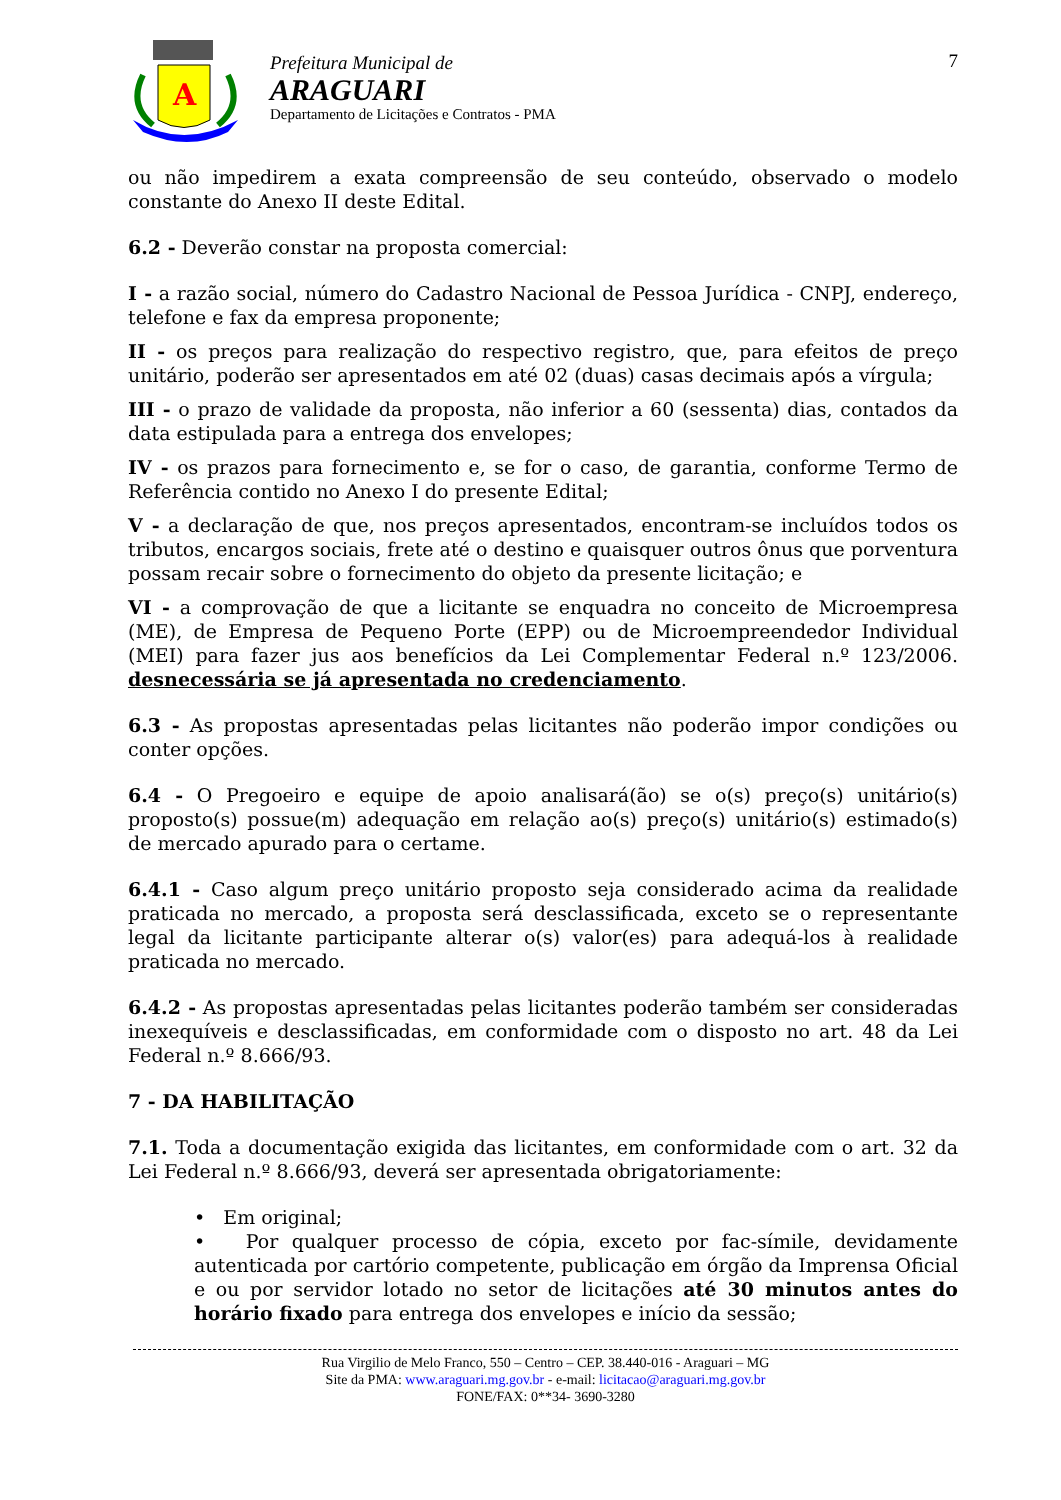A
Prefeitura Municipal de
ARAGUARI
Departamento de Licitações e Contratos - PMA
7
ou não impedirem a exata compreensão de seu conteúdo, observado o modelo constante do Anexo II deste Edital.
6.2 - Deverão constar na proposta comercial:
I - a razão social, número do Cadastro Nacional de Pessoa Jurídica - CNPJ, endereço, telefone e fax da empresa proponente;
II - os preços para realização do respectivo registro, que, para efeitos de preço unitário, poderão ser apresentados em até 02 (duas) casas decimais após a vírgula;
III - o prazo de validade da proposta, não inferior a 60 (sessenta) dias, contados da data estipulada para a entrega dos envelopes;
IV - os prazos para fornecimento e, se for o caso, de garantia, conforme Termo de Referência contido no Anexo I do presente Edital;
V - a declaração de que, nos preços apresentados, encontram-se incluídos todos os tributos, encargos sociais, frete até o destino e quaisquer outros ônus que porventura possam recair sobre o fornecimento do objeto da presente licitação; e
VI - a comprovação de que a licitante se enquadra no conceito de Microempresa (ME), de Empresa de Pequeno Porte (EPP) ou de Microempreendedor Individual (MEI) para fazer jus aos benefícios da Lei Complementar Federal n.º 123/2006. desnecessária se já apresentada no credenciamento.
6.3 - As propostas apresentadas pelas licitantes não poderão impor condições ou conter opções.
6.4 - O Pregoeiro e equipe de apoio analisará(ão) se o(s) preço(s) unitário(s) proposto(s) possue(m) adequação em relação ao(s) preço(s) unitário(s) estimado(s) de mercado apurado para o certame.
6.4.1 - Caso algum preço unitário proposto seja considerado acima da realidade praticada no mercado, a proposta será desclassificada, exceto se o representante legal da licitante participante alterar o(s) valor(es) para adequá-los à realidade praticada no mercado.
6.4.2 - As propostas apresentadas pelas licitantes poderão também ser consideradas inexequíveis e desclassificadas, em conformidade com o disposto no art. 48 da Lei Federal n.º 8.666/93.
7 - DA HABILITAÇÃO
7.1. Toda a documentação exigida das licitantes, em conformidade com o art. 32 da Lei Federal n.º 8.666/93, deverá ser apresentada obrigatoriamente:
• Em original;
• Por qualquer processo de cópia, exceto por fac-símile, devidamente autenticada por cartório competente, publicação em órgão da Imprensa Oficial e ou por servidor lotado no setor de licitações até 30 minutos antes do horário fixado para entrega dos envelopes e início da sessão;
Rua Virgilio de Melo Franco, 550 – Centro – CEP. 38.440-016 - Araguari – MG
Site da PMA: www.araguari.mg.gov.br - e-mail: licitacao@araguari.mg.gov.br
FONE/FAX: 0**34- 3690-3280